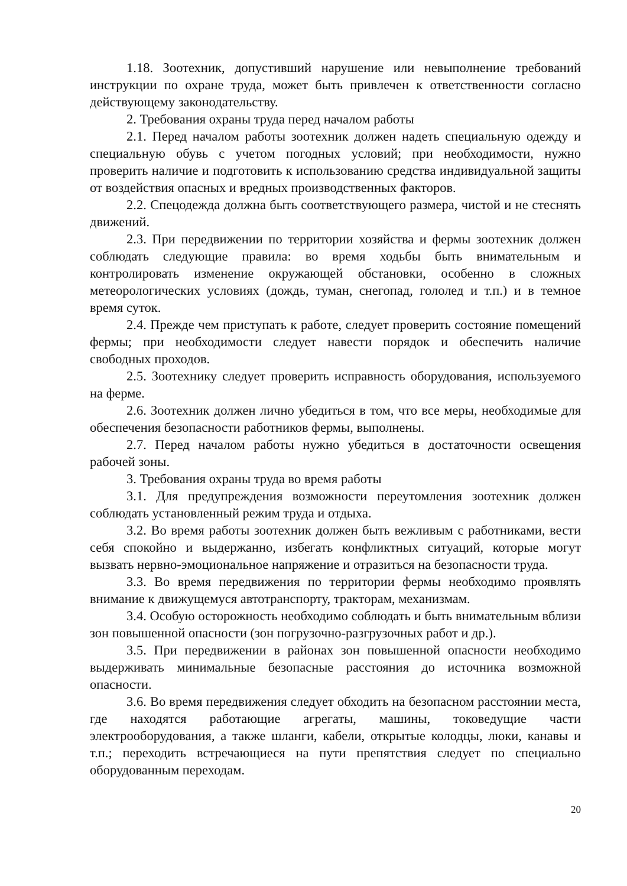1.18. Зоотехник, допустивший нарушение или невыполнение требований инструкции по охране труда, может быть привлечен к ответственности согласно действующему законодательству.
2. Требования охраны труда перед началом работы
2.1. Перед началом работы зоотехник должен надеть специальную одежду и специальную обувь с учетом погодных условий; при необходимости, нужно проверить наличие и подготовить к использованию средства индивидуальной защиты от воздействия опасных и вредных производственных факторов.
2.2. Спецодежда должна быть соответствующего размера, чистой и не стеснять движений.
2.3. При передвижении по территории хозяйства и фермы зоотехник должен соблюдать следующие правила: во время ходьбы быть внимательным и контролировать изменение окружающей обстановки, особенно в сложных метеорологических условиях (дождь, туман, снегопад, гололед и т.п.) и в темное время суток.
2.4. Прежде чем приступать к работе, следует проверить состояние помещений фермы; при необходимости следует навести порядок и обеспечить наличие свободных проходов.
2.5. Зоотехнику следует проверить исправность оборудования, используемого на ферме.
2.6. Зоотехник должен лично убедиться в том, что все меры, необходимые для обеспечения безопасности работников фермы, выполнены.
2.7. Перед началом работы нужно убедиться в достаточности освещения рабочей зоны.
3. Требования охраны труда во время работы
3.1. Для предупреждения возможности переутомления зоотехник должен соблюдать установленный режим труда и отдыха.
3.2. Во время работы зоотехник должен быть вежливым с работниками, вести себя спокойно и выдержанно, избегать конфликтных ситуаций, которые могут вызвать нервно-эмоциональное напряжение и отразиться на безопасности труда.
3.3. Во время передвижения по территории фермы необходимо проявлять внимание к движущемуся автотранспорту, тракторам, механизмам.
3.4. Особую осторожность необходимо соблюдать и быть внимательным вблизи зон повышенной опасности (зон погрузочно-разгрузочных работ и др.).
3.5. При передвижении в районах зон повышенной опасности необходимо выдерживать минимальные безопасные расстояния до источника возможной опасности.
3.6. Во время передвижения следует обходить на безопасном расстоянии места, где находятся работающие агрегаты, машины, токоведущие части электрооборудования, а также шланги, кабели, открытые колодцы, люки, канавы и т.п.; переходить встречающиеся на пути препятствия следует по специально оборудованным переходам.
20